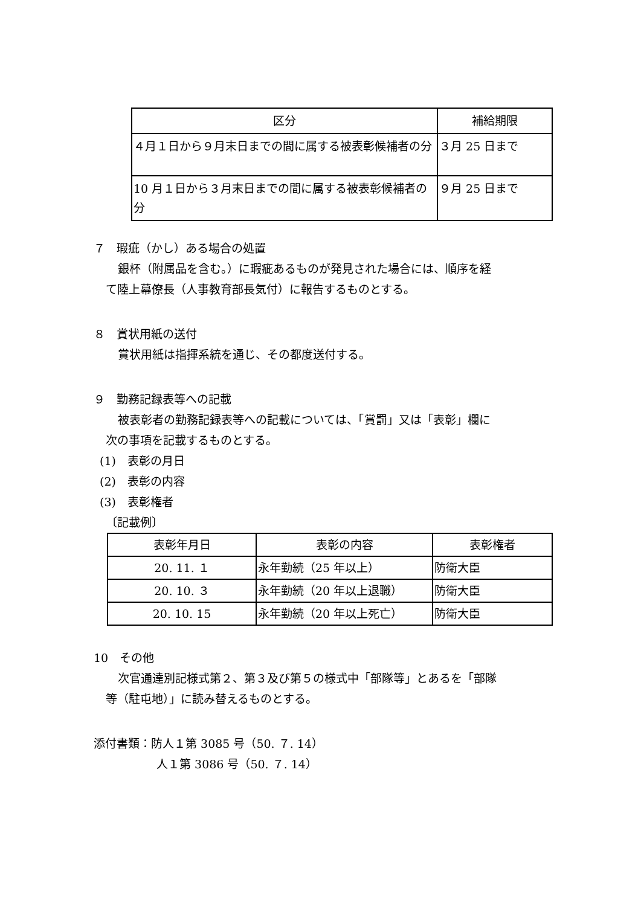| 区分 | 補給期限 |
| --- | --- |
| ４月１日から９月末日までの間に属する被表彰候補者の分 | ３月 25 日まで |
| 10 月１日から３月末日までの間に属する被表彰候補者の分 | ９月 25 日まで |
７　瑕疵（かし）ある場合の処置
銀杯（附属品を含む。）に瑕疵あるものが発見された場合には、順序を経
て陸上幕僚長（人事教育部長気付）に報告するものとする。
８　賞状用紙の送付
賞状用紙は指揮系統を通じ、その都度送付する。
９　勤務記録表等への記載
被表彰者の勤務記録表等への記載については、「賞罰」又は「表彰」欄に
次の事項を記載するものとする。
(1)　表彰の月日
(2)　表彰の内容
(3)　表彰権者
〔記載例〕
| 表彰年月日 | 表彰の内容 | 表彰権者 |
| --- | --- | --- |
| 20. 11. １ | 永年勤続（25 年以上） | 防衛大臣 |
| 20. 10. ３ | 永年勤続（20 年以上退職） | 防衛大臣 |
| 20. 10. 15 | 永年勤続（20 年以上死亡） | 防衛大臣 |
10　その他
次官通達別記様式第２、第３及び第５の様式中「部隊等」とあるを「部隊
等（駐屯地）」に読み替えるものとする。
添付書類：防人１第 3085 号（50. ７. 14）
人１第 3086 号（50. ７. 14）